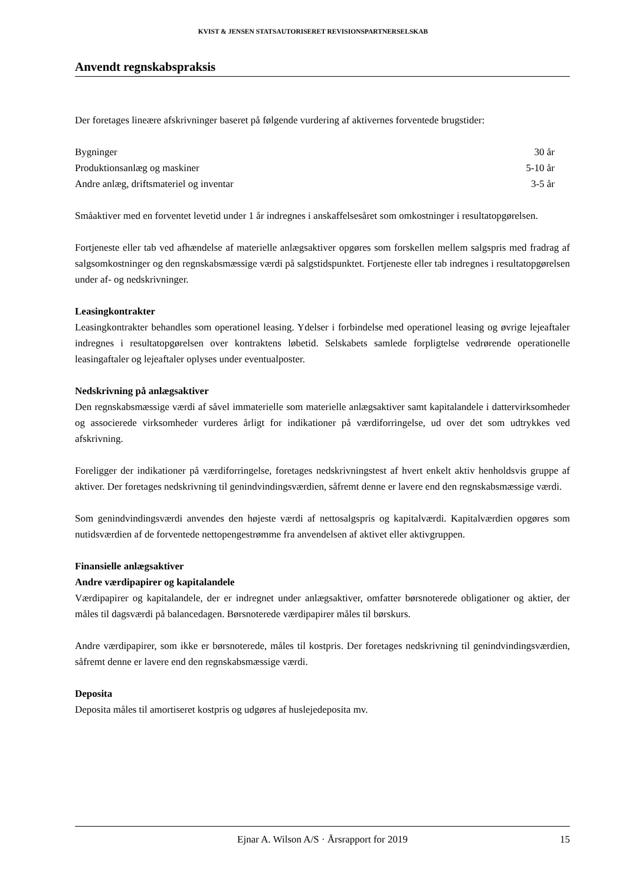KVIST & JENSEN STATSAUTORISERET REVISIONSPARTNERSELSKAB
Anvendt regnskabspraksis
Der foretages lineære afskrivninger baseret på følgende vurdering af aktivernes forventede brugstider:
| Bygninger | 30 år |
| Produktionsanlæg og maskiner | 5-10 år |
| Andre anlæg, driftsmateriel og inventar | 3-5 år |
Småaktiver med en forventet levetid under 1 år indregnes i anskaffelsesåret som omkostninger i resultatopgørelsen.
Fortjeneste eller tab ved afhændelse af materielle anlægsaktiver opgøres som forskellen mellem salgspris med fradrag af salgsomkostninger og den regnskabsmæssige værdi på salgstidspunktet. Fortjeneste eller tab indregnes i resultatopgørelsen under af- og nedskrivninger.
Leasingkontrakter
Leasingkontrakter behandles som operationel leasing. Ydelser i forbindelse med operationel leasing og øvrige lejeaftaler indregnes i resultatopgørelsen over kontraktens løbetid. Selskabets samlede forpligtelse vedrørende operationelle leasingaftaler og lejeaftaler oplyses under eventualposter.
Nedskrivning på anlægsaktiver
Den regnskabsmæssige værdi af såvel immaterielle som materielle anlægsaktiver samt kapitalandele i dattervirksomheder og associerede virksomheder vurderes årligt for indikationer på værdiforringelse, ud over det som udtrykkes ved afskrivning.
Foreligger der indikationer på værdiforringelse, foretages nedskrivningstest af hvert enkelt aktiv henholdsvis gruppe af aktiver. Der foretages nedskrivning til genindvindingsværdien, såfremt denne er lavere end den regnskabsmæssige værdi.
Som genindvindingsværdi anvendes den højeste værdi af nettosalgspris og kapitalværdi. Kapitalværdien opgøres som nutidsværdien af de forventede nettopengestrømme fra anvendelsen af aktivet eller aktivgruppen.
Finansielle anlægsaktiver
Andre værdipapirer og kapitalandele
Værdipapirer og kapitalandele, der er indregnet under anlægsaktiver, omfatter børsnoterede obligationer og aktier, der måles til dagsværdi på balancedagen. Børsnoterede værdipapirer måles til børskurs.
Andre værdipapirer, som ikke er børsnoterede, måles til kostpris. Der foretages nedskrivning til genindvindingsværdien, såfremt denne er lavere end den regnskabsmæssige værdi.
Deposita
Deposita måles til amortiseret kostpris og udgøres af huslejedeposita mv.
Ejnar A. Wilson A/S · Årsrapport for 2019 15